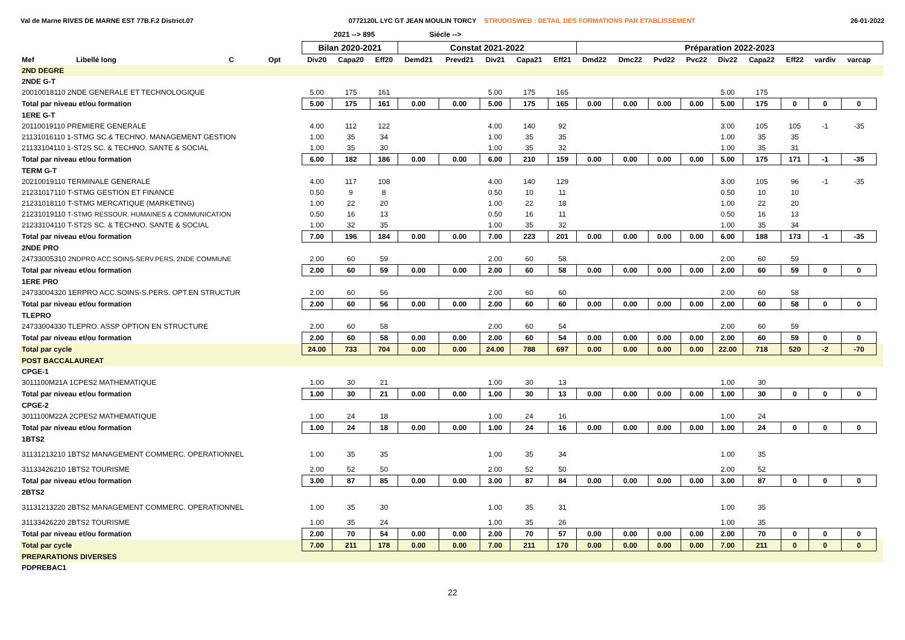Val de Marne RIVES DE MARNE EST 77B.F.2 District.07
0772120L LYC GT JEAN MOULIN TORCY STRUDOSWEB : DETAIL DES FORMATIONS PAR ETABLISSEMENT
26-01-2022
2021 --> 895 Siécle -->
| | | | | Bilan 2020-2021 | | | Constat 2021-2022 | | | | | Préparation 2022-2023 | | | | | | | | | |
| --- | --- | --- | --- | --- | --- | --- | --- | --- | --- | --- | --- | --- | --- | --- | --- | --- | --- | --- | --- | --- | --- |
| Mef | Libellé long | C | Opt | Div20 | Capa20 | Eff20 | Demd21 | Prevd21 | Div21 | Capa21 | Eff21 | Dmd22 | Dmc22 | Pvd22 | Pvc22 | Div22 | Capa22 | Eff22 | vardiv | varcap | |
| 2ND DEGRE | | | | | | | | | | | | | | | | | | | | | |
| 2NDE G-T | | | | | | | | | | | | | | | | | | | | | |
| 20010018110 2NDE GENERALE ET TECHNOLOGIQUE | | | | 5.00 | 175 | 161 | | | 5.00 | 175 | 165 | | | | | 5.00 | 175 | | | | |
| Total par niveau et/ou formation | | | | 5.00 | 175 | 161 | 0.00 | 0.00 | 5.00 | 175 | 165 | 0.00 | 0.00 | 0.00 | 0.00 | 5.00 | 175 | 0 | 0 | 0 | |
| 1ERE G-T | | | | | | | | | | | | | | | | | | | | | |
| 20110019110 PREMIERE GENERALE | | | | 4.00 | 112 | 122 | | | 4.00 | 140 | 92 | | | | | 3.00 | 105 | 105 | -1 | -35 | |
| 21131016110 1-STMG SC.& TECHNO. MANAGEMENT GESTION | | | | 1.00 | 35 | 34 | | | 1.00 | 35 | 35 | | | | | 1.00 | 35 | 35 | | | |
| 21133104110 1-ST2S SC. & TECHNO. SANTE & SOCIAL | | | | 1.00 | 35 | 30 | | | 1.00 | 35 | 32 | | | | | 1.00 | 35 | 31 | | | |
| Total par niveau et/ou formation | | | | 6.00 | 182 | 186 | 0.00 | 0.00 | 6.00 | 210 | 159 | 0.00 | 0.00 | 0.00 | 0.00 | 5.00 | 175 | 171 | -1 | -35 | |
| TERM G-T | | | | | | | | | | | | | | | | | | | | | |
| 20210019110 TERMINALE GENERALE | | | | 4.00 | 117 | 108 | | | 4.00 | 140 | 129 | | | | | 3.00 | 105 | 96 | -1 | -35 | |
| 21231017110 T-STMG GESTION ET FINANCE | | | | 0.50 | 9 | 8 | | | 0.50 | 10 | 11 | | | | | 0.50 | 10 | 10 | | | |
| 21231018110 T-STMG MERCATIQUE (MARKETING) | | | | 1.00 | 22 | 20 | | | 1.00 | 22 | 18 | | | | | 1.00 | 22 | 20 | | | |
| 21231019110 T-STMG RESSOUR. HUMAINES & COMMUNICATION | | | | 0.50 | 16 | 13 | | | 0.50 | 16 | 11 | | | | | 0.50 | 16 | 13 | | | |
| 21233104110 T-ST2S SC. & TECHNO. SANTE & SOCIAL | | | | 1.00 | 32 | 35 | | | 1.00 | 35 | 32 | | | | | 1.00 | 35 | 34 | | | |
| Total par niveau et/ou formation | | | | 7.00 | 196 | 184 | 0.00 | 0.00 | 7.00 | 223 | 201 | 0.00 | 0.00 | 0.00 | 0.00 | 6.00 | 188 | 173 | -1 | -35 | |
| 2NDE PRO | | | | | | | | | | | | | | | | | | | | | |
| 24733005310 2NDPRO ACC.SOINS-SERV.PERS. 2NDE COMMUNE | | | | 2.00 | 60 | 59 | | | 2.00 | 60 | 58 | | | | | 2.00 | 60 | 59 | | | |
| Total par niveau et/ou formation | | | | 2.00 | 60 | 59 | 0.00 | 0.00 | 2.00 | 60 | 58 | 0.00 | 0.00 | 0.00 | 0.00 | 2.00 | 60 | 59 | 0 | 0 | |
| 1ERE PRO | | | | | | | | | | | | | | | | | | | | | |
| 24733004320 1ERPRO ACC.SOINS-S.PERS. OPT.EN STRUCTUR | | | | 2.00 | 60 | 56 | | | 2.00 | 60 | 60 | | | | | 2.00 | 60 | 58 | | | |
| Total par niveau et/ou formation | | | | 2.00 | 60 | 56 | 0.00 | 0.00 | 2.00 | 60 | 60 | 0.00 | 0.00 | 0.00 | 0.00 | 2.00 | 60 | 58 | 0 | 0 | |
| TLEPRO | | | | | | | | | | | | | | | | | | | | | |
| 24733004330 TLEPRO. ASSP OPTION EN STRUCTURE | | | | 2.00 | 60 | 58 | | | 2.00 | 60 | 54 | | | | | 2.00 | 60 | 59 | | | |
| Total par niveau et/ou formation | | | | 2.00 | 60 | 58 | 0.00 | 0.00 | 2.00 | 60 | 54 | 0.00 | 0.00 | 0.00 | 0.00 | 2.00 | 60 | 59 | 0 | 0 | |
| Total par cycle | | | | 24.00 | 733 | 704 | 0.00 | 0.00 | 24.00 | 788 | 697 | 0.00 | 0.00 | 0.00 | 0.00 | 22.00 | 718 | 520 | -2 | -70 | |
| POST BACCALAUREAT | | | | | | | | | | | | | | | | | | | | | |
| CPGE-1 | | | | | | | | | | | | | | | | | | | | | |
| 3011100M21A 1CPES2 MATHEMATIQUE | | | | 1.00 | 30 | 21 | | | 1.00 | 30 | 13 | | | | | 1.00 | 30 | | | | |
| Total par niveau et/ou formation | | | | 1.00 | 30 | 21 | 0.00 | 0.00 | 1.00 | 30 | 13 | 0.00 | 0.00 | 0.00 | 0.00 | 1.00 | 30 | 0 | 0 | 0 | |
| CPGE-2 | | | | | | | | | | | | | | | | | | | | | |
| 3011100M22A 2CPES2 MATHEMATIQUE | | | | 1.00 | 24 | 18 | | | 1.00 | 24 | 16 | | | | | 1.00 | 24 | | | | |
| Total par niveau et/ou formation | | | | 1.00 | 24 | 18 | 0.00 | 0.00 | 1.00 | 24 | 16 | 0.00 | 0.00 | 0.00 | 0.00 | 1.00 | 24 | 0 | 0 | 0 | |
| 1BTS2 | | | | | | | | | | | | | | | | | | | | | |
| 31131213210 1BTS2 MANAGEMENT COMMERC. OPERATIONNEL | | | | 1.00 | 35 | 35 | | | 1.00 | 35 | 34 | | | | | 1.00 | 35 | | | | |
| 31133426210 1BTS2 TOURISME | | | | 2.00 | 52 | 50 | | | 2.00 | 52 | 50 | | | | | 2.00 | 52 | | | | |
| Total par niveau et/ou formation | | | | 3.00 | 87 | 85 | 0.00 | 0.00 | 3.00 | 87 | 84 | 0.00 | 0.00 | 0.00 | 0.00 | 3.00 | 87 | 0 | 0 | 0 | |
| 2BTS2 | | | | | | | | | | | | | | | | | | | | | |
| 31131213220 2BTS2 MANAGEMENT COMMERC. OPERATIONNEL | | | | 1.00 | 35 | 30 | | | 1.00 | 35 | 31 | | | | | 1.00 | 35 | | | | |
| 31133426220 2BTS2 TOURISME | | | | 1.00 | 35 | 24 | | | 1.00 | 35 | 26 | | | | | 1.00 | 35 | | | | |
| Total par niveau et/ou formation | | | | 2.00 | 70 | 54 | 0.00 | 0.00 | 2.00 | 70 | 57 | 0.00 | 0.00 | 0.00 | 0.00 | 2.00 | 70 | 0 | 0 | 0 | |
| Total par cycle | | | | 7.00 | 211 | 178 | 0.00 | 0.00 | 7.00 | 211 | 170 | 0.00 | 0.00 | 0.00 | 0.00 | 7.00 | 211 | 0 | 0 | 0 | |
| PREPARATIONS DIVERSES | | | | | | | | | | | | | | | | | | | | | |
| PDPREBAC1 | | | | | | | | | | | | | | | | | | | | | |
22